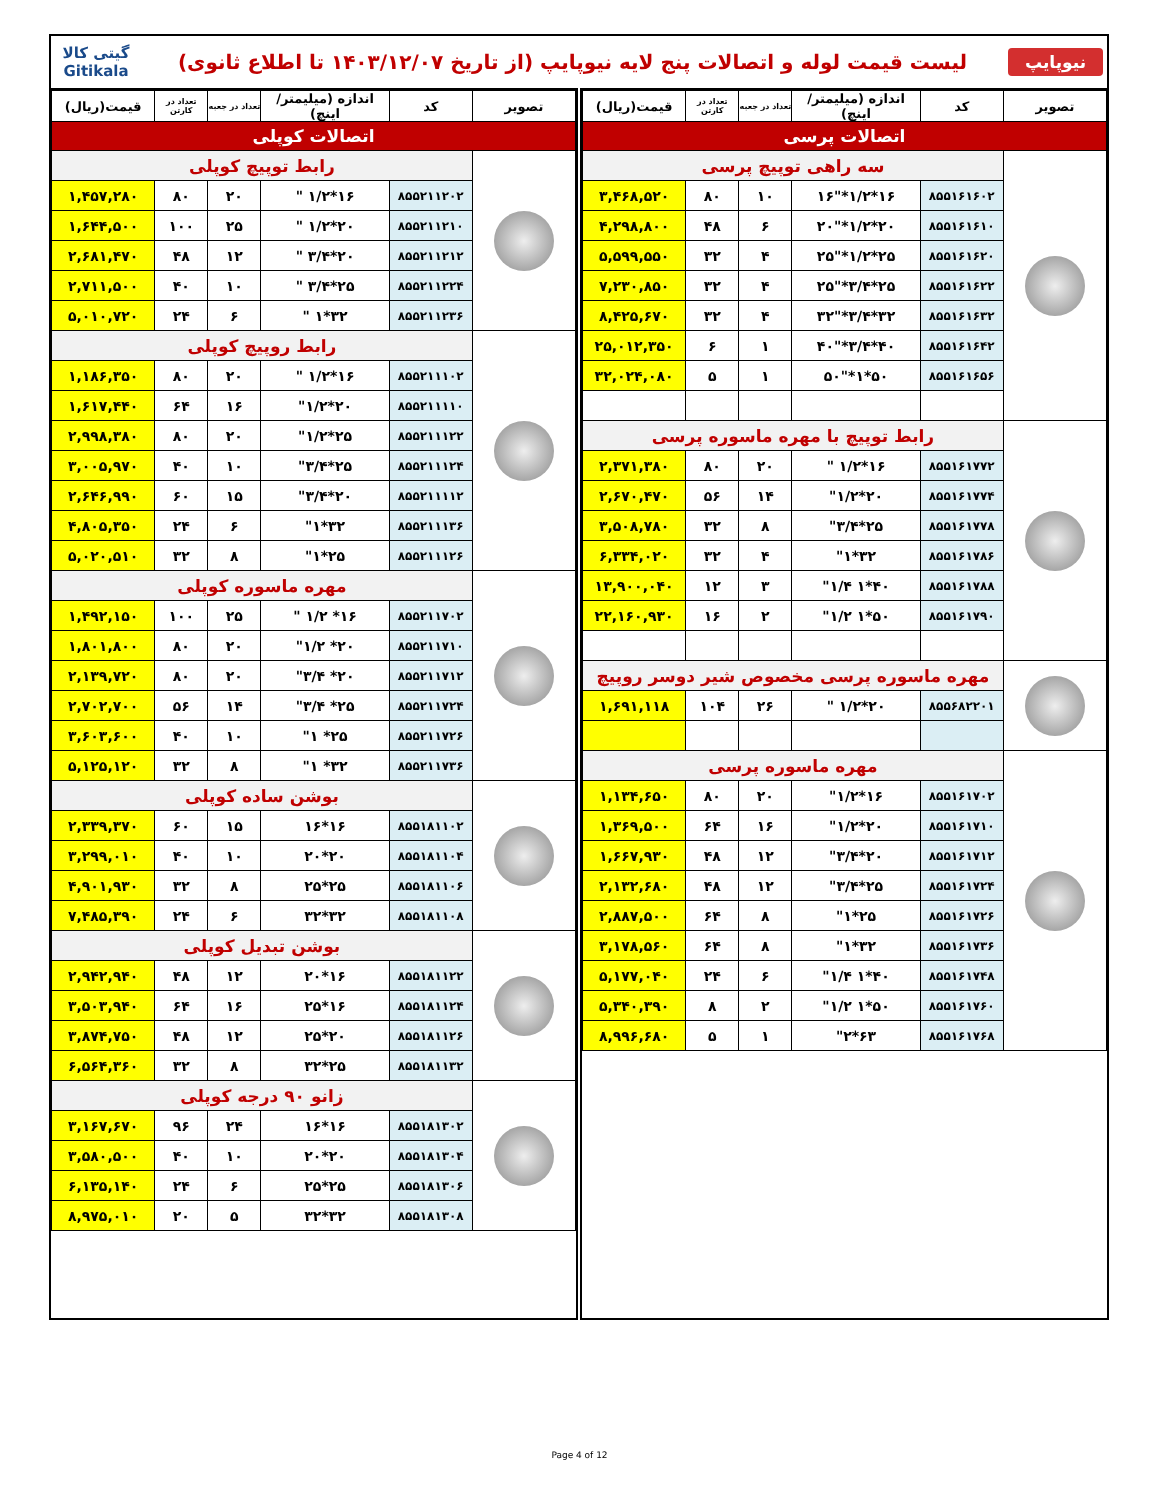نیوپایپ
لیست قیمت لوله و اتصالات پنج لایه نیوپایپ (از تاریخ ۱۴۰۳/۱۲/۰۷ تا اطلاع ثانوی)
گیتی کالا
Gitikala
| تصویر | کد | اندازه (میلیمتر/اینچ) | تعداد در جعبه | تعداد در کارتن | قیمت(ریال) |
| --- | --- | --- | --- | --- | --- |
| اتصالات پرسی | | | | | |
| | سه راهی توپیچ پرسی | | | | |
| | ۸۵۵۱۶۱۶۰۲ | ۱۶*۱/۲*"۱۶ | ۱۰ | ۸۰ | ۳,۴۶۸,۵۲۰ |
| | ۸۵۵۱۶۱۶۱۰ | ۲۰*۱/۲*"۲۰ | ۶ | ۴۸ | ۴,۲۹۸,۸۰۰ |
| | ۸۵۵۱۶۱۶۲۰ | ۲۵*۱/۲*"۲۵ | ۴ | ۳۲ | ۵,۵۹۹,۵۵۰ |
| | ۸۵۵۱۶۱۶۲۲ | ۲۵*۳/۴*"۲۵ | ۴ | ۳۲ | ۷,۲۳۰,۸۵۰ |
| | ۸۵۵۱۶۱۶۳۲ | ۳۲*۳/۴*"۳۲ | ۴ | ۳۲ | ۸,۴۲۵,۶۷۰ |
| | ۸۵۵۱۶۱۶۴۲ | ۴۰*۳/۴*"۴۰ | ۱ | ۶ | ۲۵,۰۱۲,۳۵۰ |
| | ۸۵۵۱۶۱۶۵۶ | ۵۰*۱*"۵۰ | ۱ | ۵ | ۳۲,۰۲۴,۰۸۰ |
| | رابط توپیچ با مهره ماسوره پرسی | | | | |
| | ۸۵۵۱۶۱۷۷۲ | ۱۶*۱/۲ " | ۲۰ | ۸۰ | ۲,۳۷۱,۳۸۰ |
| | ۸۵۵۱۶۱۷۷۴ | ۲۰*۱/۲" | ۱۴ | ۵۶ | ۲,۶۷۰,۴۷۰ |
| | ۸۵۵۱۶۱۷۷۸ | ۲۵*۳/۴" | ۸ | ۳۲ | ۳,۵۰۸,۷۸۰ |
| | ۸۵۵۱۶۱۷۸۶ | ۳۲*۱" | ۴ | ۳۲ | ۶,۳۳۴,۰۲۰ |
| | ۸۵۵۱۶۱۷۸۸ | ۴۰*۱ ۱/۴" | ۳ | ۱۲ | ۱۳,۹۰۰,۰۴۰ |
| | ۸۵۵۱۶۱۷۹۰ | ۵۰*۱ ۱/۲" | ۲ | ۱۶ | ۲۲,۱۶۰,۹۳۰ |
| | مهره ماسوره پرسی مخصوص شیر دوسر روپیچ | | | | |
| | ۸۵۵۶۸۲۲۰۱ | ۲۰*۱/۲ " | ۲۶ | ۱۰۴ | ۱,۶۹۱,۱۱۸ |
| | مهره ماسوره پرسی | | | | |
| | ۸۵۵۱۶۱۷۰۲ | ۱۶*۱/۲" | ۲۰ | ۸۰ | ۱,۱۳۴,۶۵۰ |
| | ۸۵۵۱۶۱۷۱۰ | ۲۰*۱/۲" | ۱۶ | ۶۴ | ۱,۳۶۹,۵۰۰ |
| | ۸۵۵۱۶۱۷۱۲ | ۲۰*۳/۴" | ۱۲ | ۴۸ | ۱,۶۶۷,۹۳۰ |
| | ۸۵۵۱۶۱۷۲۴ | ۲۵*۳/۴" | ۱۲ | ۴۸ | ۲,۱۳۲,۶۸۰ |
| | ۸۵۵۱۶۱۷۲۶ | ۲۵*۱" | ۸ | ۶۴ | ۲,۸۸۷,۵۰۰ |
| | ۸۵۵۱۶۱۷۳۶ | ۳۲*۱" | ۸ | ۶۴ | ۳,۱۷۸,۵۶۰ |
| | ۸۵۵۱۶۱۷۴۸ | ۴۰*۱ ۱/۴" | ۶ | ۲۴ | ۵,۱۷۷,۰۴۰ |
| | ۸۵۵۱۶۱۷۶۰ | ۵۰*۱ ۱/۲" | ۲ | ۸ | ۵,۳۴۰,۳۹۰ |
| | ۸۵۵۱۶۱۷۶۸ | ۶۳*۲" | ۱ | ۵ | ۸,۹۹۶,۶۸۰ |
| تصویر | کد | اندازه (میلیمتر/اینچ) | تعداد در جعبه | تعداد در کارتن | قیمت(ریال) |
| --- | --- | --- | --- | --- | --- |
| اتصالات کوپلی | | | | | |
| | رابط توپیچ کوپلی | | | | |
| | ۸۵۵۲۱۱۲۰۲ | ۱۶*۱/۲ " | ۲۰ | ۸۰ | ۱,۴۵۷,۲۸۰ |
| | ۸۵۵۲۱۱۲۱۰ | ۲۰*۱/۲ " | ۲۵ | ۱۰۰ | ۱,۶۴۴,۵۰۰ |
| | ۸۵۵۲۱۱۲۱۲ | ۲۰*۳/۴ " | ۱۲ | ۴۸ | ۲,۶۸۱,۴۷۰ |
| | ۸۵۵۲۱۱۲۲۴ | ۲۵*۳/۴ " | ۱۰ | ۴۰ | ۲,۷۱۱,۵۰۰ |
| | ۸۵۵۲۱۱۲۳۶ | ۳۲*۱ " | ۶ | ۲۴ | ۵,۰۱۰,۷۲۰ |
| | رابط روپیچ کوپلی | | | | |
| | ۸۵۵۲۱۱۱۰۲ | ۱۶*۱/۲ " | ۲۰ | ۸۰ | ۱,۱۸۶,۳۵۰ |
| | ۸۵۵۲۱۱۱۱۰ | ۲۰*۱/۲" | ۱۶ | ۶۴ | ۱,۶۱۷,۴۴۰ |
| | ۸۵۵۲۱۱۱۲۲ | ۲۵*۱/۲" | ۲۰ | ۸۰ | ۲,۹۹۸,۳۸۰ |
| | ۸۵۵۲۱۱۱۲۴ | ۲۵*۳/۴" | ۱۰ | ۴۰ | ۳,۰۰۵,۹۷۰ |
| | ۸۵۵۲۱۱۱۱۲ | ۲۰*۳/۴" | ۱۵ | ۶۰ | ۲,۶۴۶,۹۹۰ |
| | ۸۵۵۲۱۱۱۳۶ | ۳۲*۱" | ۶ | ۲۴ | ۴,۸۰۵,۳۵۰ |
| | ۸۵۵۲۱۱۱۲۶ | ۲۵*۱" | ۸ | ۳۲ | ۵,۰۲۰,۵۱۰ |
| | مهره ماسوره کوپلی | | | | |
| | ۸۵۵۲۱۱۷۰۲ | ۱۶* ۱/۲ " | ۲۵ | ۱۰۰ | ۱,۴۹۲,۱۵۰ |
| | ۸۵۵۲۱۱۷۱۰ | ۲۰* ۱/۲" | ۲۰ | ۸۰ | ۱,۸۰۱,۸۰۰ |
| | ۸۵۵۲۱۱۷۱۲ | ۲۰* ۳/۴" | ۲۰ | ۸۰ | ۲,۱۳۹,۷۲۰ |
| | ۸۵۵۲۱۱۷۲۴ | ۲۵* ۳/۴" | ۱۴ | ۵۶ | ۲,۷۰۲,۷۰۰ |
| | ۸۵۵۲۱۱۷۲۶ | ۲۵* ۱" | ۱۰ | ۴۰ | ۳,۶۰۳,۶۰۰ |
| | ۸۵۵۲۱۱۷۳۶ | ۳۲* ۱" | ۸ | ۳۲ | ۵,۱۲۵,۱۲۰ |
| | بوشن ساده کوپلی | | | | |
| | ۸۵۵۱۸۱۱۰۲ | ۱۶*۱۶ | ۱۵ | ۶۰ | ۲,۳۳۹,۳۷۰ |
| | ۸۵۵۱۸۱۱۰۴ | ۲۰*۲۰ | ۱۰ | ۴۰ | ۳,۲۹۹,۰۱۰ |
| | ۸۵۵۱۸۱۱۰۶ | ۲۵*۲۵ | ۸ | ۳۲ | ۴,۹۰۱,۹۳۰ |
| | ۸۵۵۱۸۱۱۰۸ | ۳۲*۳۲ | ۶ | ۲۴ | ۷,۴۸۵,۳۹۰ |
| | بوشن تبدیل کوپلی | | | | |
| | ۸۵۵۱۸۱۱۲۲ | ۱۶*۲۰ | ۱۲ | ۴۸ | ۲,۹۴۲,۹۴۰ |
| | ۸۵۵۱۸۱۱۲۴ | ۱۶*۲۵ | ۱۶ | ۶۴ | ۳,۵۰۳,۹۴۰ |
| | ۸۵۵۱۸۱۱۲۶ | ۲۰*۲۵ | ۱۲ | ۴۸ | ۳,۸۷۴,۷۵۰ |
| | ۸۵۵۱۸۱۱۳۲ | ۲۵*۳۲ | ۸ | ۳۲ | ۶,۵۶۴,۳۶۰ |
| | زانو ۹۰ درجه کوپلی | | | | |
| | ۸۵۵۱۸۱۳۰۲ | ۱۶*۱۶ | ۲۴ | ۹۶ | ۳,۱۶۷,۶۷۰ |
| | ۸۵۵۱۸۱۳۰۴ | ۲۰*۲۰ | ۱۰ | ۴۰ | ۳,۵۸۰,۵۰۰ |
| | ۸۵۵۱۸۱۳۰۶ | ۲۵*۲۵ | ۶ | ۲۴ | ۶,۱۳۵,۱۴۰ |
| | ۸۵۵۱۸۱۳۰۸ | ۳۲*۳۲ | ۵ | ۲۰ | ۸,۹۷۵,۰۱۰ |
Page 4 of 12